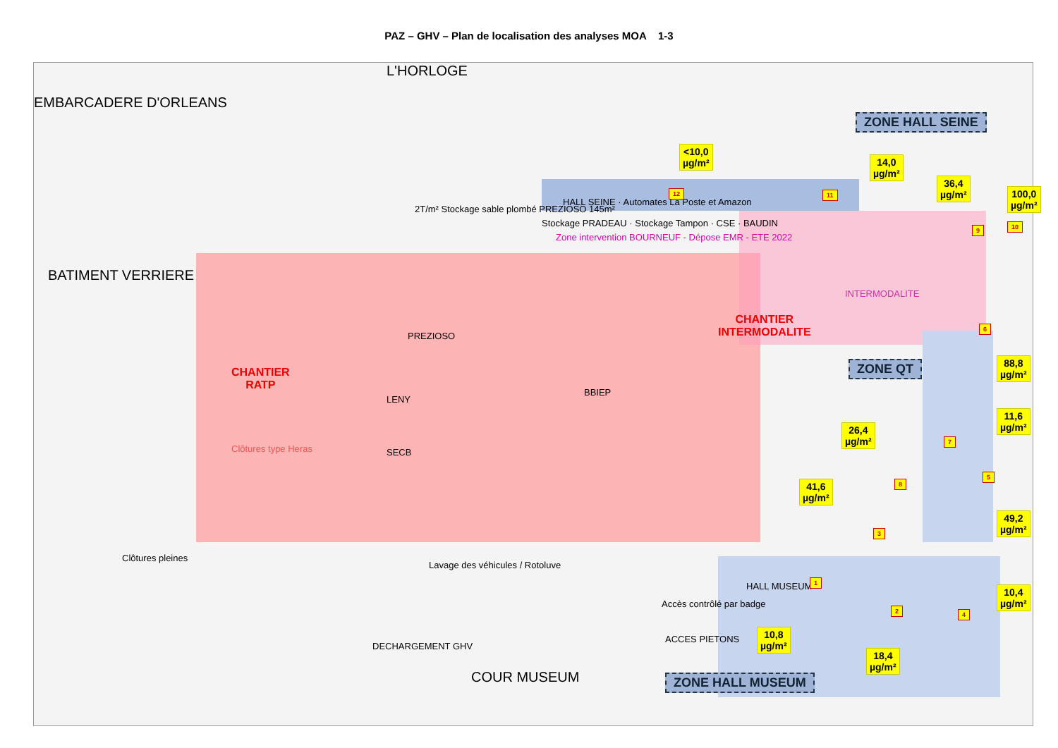PAZ – GHV – Plan de localisation des analyses MOA 1-3
L'HORLOGE
EMBARCADERE D'ORLEANS
BATIMENT VERRIERE
CHANTIER
RATP
CHANTIER
INTERMODALITE
2T/m² Stockage sable plombé PREZIOSO 145m²
Stockage PRADEAU · Stockage Tampon · CSE · BAUDIN
Zone intervention BOURNEUF - Dépose EMR - ETE 2022
HALL SEINE · Automates La Poste et Amazon
LENY
SECB
BBIEP
PREZIOSO
INTERMODALITE
HALL MUSEUM
Lavage des véhicules / Rotoluve
COUR MUSEUM
Accès contrôlé par badge
ACCES PIETONS
DECHARGEMENT GHV
Clôtures pleines
Clôtures type Heras
ZONE HALL SEINE
ZONE QT
ZONE HALL MUSEUM
<10,0
µg/m²
14,0
µg/m²
36,4
µg/m²
100,0
µg/m²
88,8
µg/m²
11,6
µg/m²
26,4
µg/m²
41,6
µg/m²
49,2
µg/m²
10,4
µg/m²
10,8
µg/m²
18,4
µg/m²
12 11
9 10
6
7
5
8
3
1
2 4